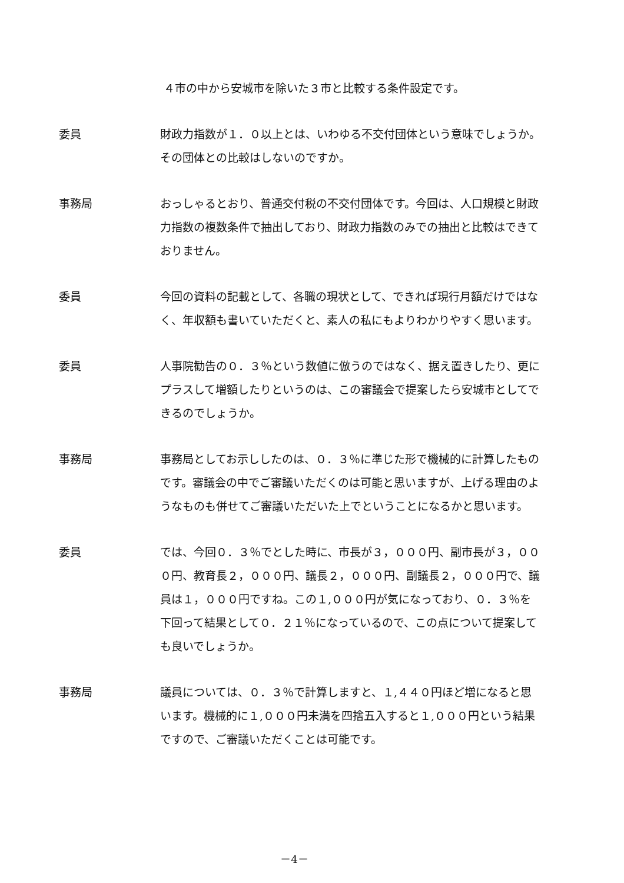４市の中から安城市を除いた３市と比較する条件設定です。
委員 財政力指数が１．０以上とは、いわゆる不交付団体という意味でしょうか。その団体との比較はしないのですか。
事務局 おっしゃるとおり、普通交付税の不交付団体です。今回は、人口規模と財政力指数の複数条件で抽出しており、財政力指数のみでの抽出と比較はできておりません。
委員 今回の資料の記載として、各職の現状として、できれば現行月額だけではなく、年収額も書いていただくと、素人の私にもよりわかりやすく思います。
委員 人事院勧告の０．３％という数値に倣うのではなく、据え置きしたり、更にプラスして増額したりというのは、この審議会で提案したら安城市としてできるのでしょうか。
事務局 事務局としてお示ししたのは、０．３％に準じた形で機械的に計算したものです。審議会の中でご審議いただくのは可能と思いますが、上げる理由のようなものも併せてご審議いただいた上でということになるかと思います。
委員 では、今回０．３％でとした時に、市長が３，０００円、副市長が３，０００円、教育長２，０００円、議長２，０００円、副議長２，０００円で、議員は１，０００円ですね。この１,０００円が気になっており、０．３％を下回って結果として０．２１％になっているので、この点について提案しても良いでしょうか。
事務局 議員については、０．３％で計算しますと、１,４４０円ほど増になると思います。機械的に１,０００円未満を四捨五入すると１,０００円という結果ですので、ご審議いただくことは可能です。
－4－